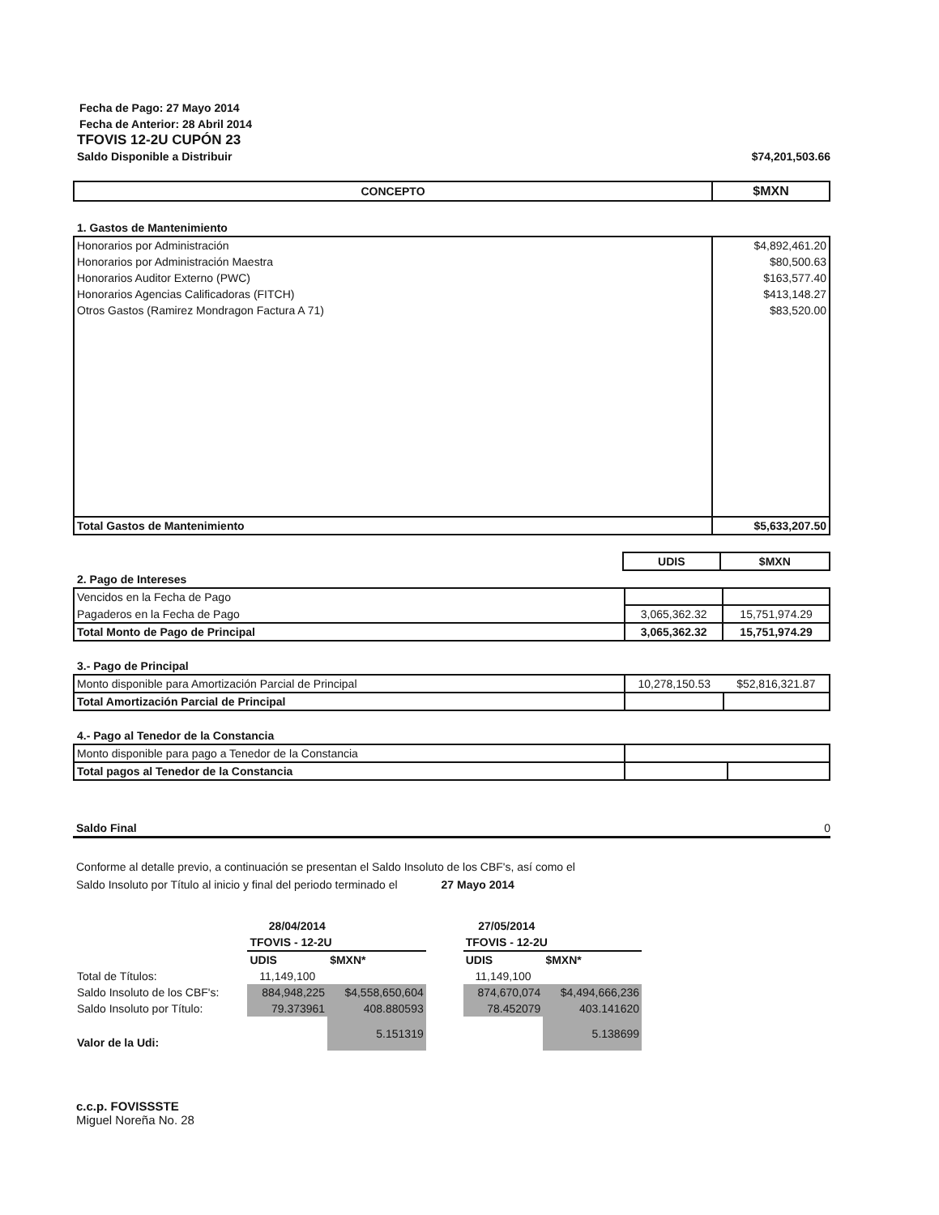Fecha de Pago: 27 Mayo 2014
Fecha de Anterior: 28 Abril 2014
TFOVIS 12-2U CUPÓN 23
Saldo Disponible a Distribuir $74,201,503.66
| CONCEPTO | $MXN |
| --- | --- |
1. Gastos de Mantenimiento
| Honorarios por Administración | $4,892,461.20 |
| Honorarios por Administración Maestra | $80,500.63 |
| Honorarios Auditor Externo (PWC) | $163,577.40 |
| Honorarios Agencias Calificadoras (FITCH) | $413,148.27 |
| Otros Gastos (Ramirez Mondragon Factura A 71) | $83,520.00 |
| Total Gastos de Mantenimiento | $5,633,207.50 |
| | UDIS | $MXN |
2. Pago de Intereses
| Vencidos en la Fecha de Pago | | |
| Pagaderos en la Fecha de Pago | 3,065,362.32 | 15,751,974.29 |
| Total Monto de Pago de Principal | 3,065,362.32 | 15,751,974.29 |
3.- Pago de Principal
| Monto disponible para Amortización Parcial de Principal | 10,278,150.53 | $52,816,321.87 |
| Total Amortización Parcial de Principal | | |
4.- Pago al Tenedor de la Constancia
| Monto disponible para pago a Tenedor de la Constancia | | |
| Total pagos al Tenedor de la Constancia | | |
Saldo Final 0
Conforme al detalle previo, a continuación se presentan el Saldo Insoluto de los CBF's, así como el
Saldo Insoluto por Título al inicio y final del periodo terminado el 27 Mayo 2014
| | 28/04/2014 | | | 27/05/2014 | |
| | TFOVIS - 12-2U | | | TFOVIS - 12-2U | |
| | UDIS | $MXN* | | UDIS | $MXN* |
| Total de Títulos: | 11,149,100 | | | 11,149,100 | |
| Saldo Insoluto de los CBF's: | 884,948,225 | $4,558,650,604 | | 874,670,074 | $4,494,666,236 |
| Saldo Insoluto por Título: | 79.373961 | 408.880593 | | 78.452079 | 403.141620 |
| Valor de la Udi: | | 5.151319 | | | 5.138699 |
c.c.p. FOVISSSTE
Miguel Noreña No. 28